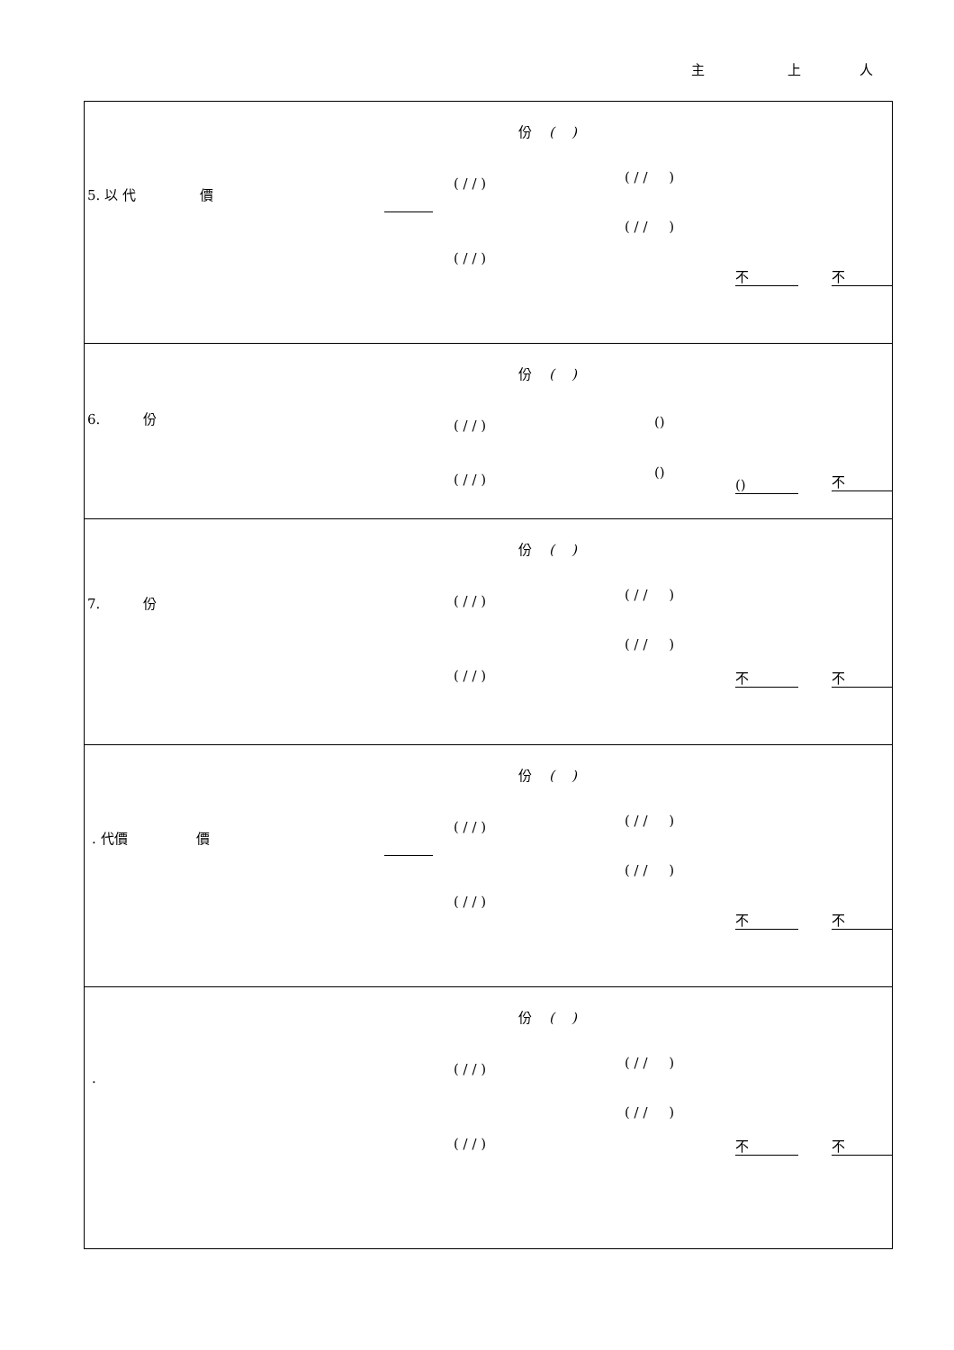主 上 人
| 5. 以 代 價 份 ( ) ( / / ) ( / / ) ( / / ) ( / / ) 不 不 |
| 6. 份 份 ( ) ( / / ) () ( / / ) () () 不 |
| 7. 份 份 ( ) ( / / ) ( / / ) ( / / ) ( / / ) 不 不 |
| . 代價 價 份 ( ) ( / / ) ( / / ) ( / / ) ( / / ) 不 不 |
| . 份 ( ) ( / / ) ( / / ) ( / / ) ( / / ) 不 不 |